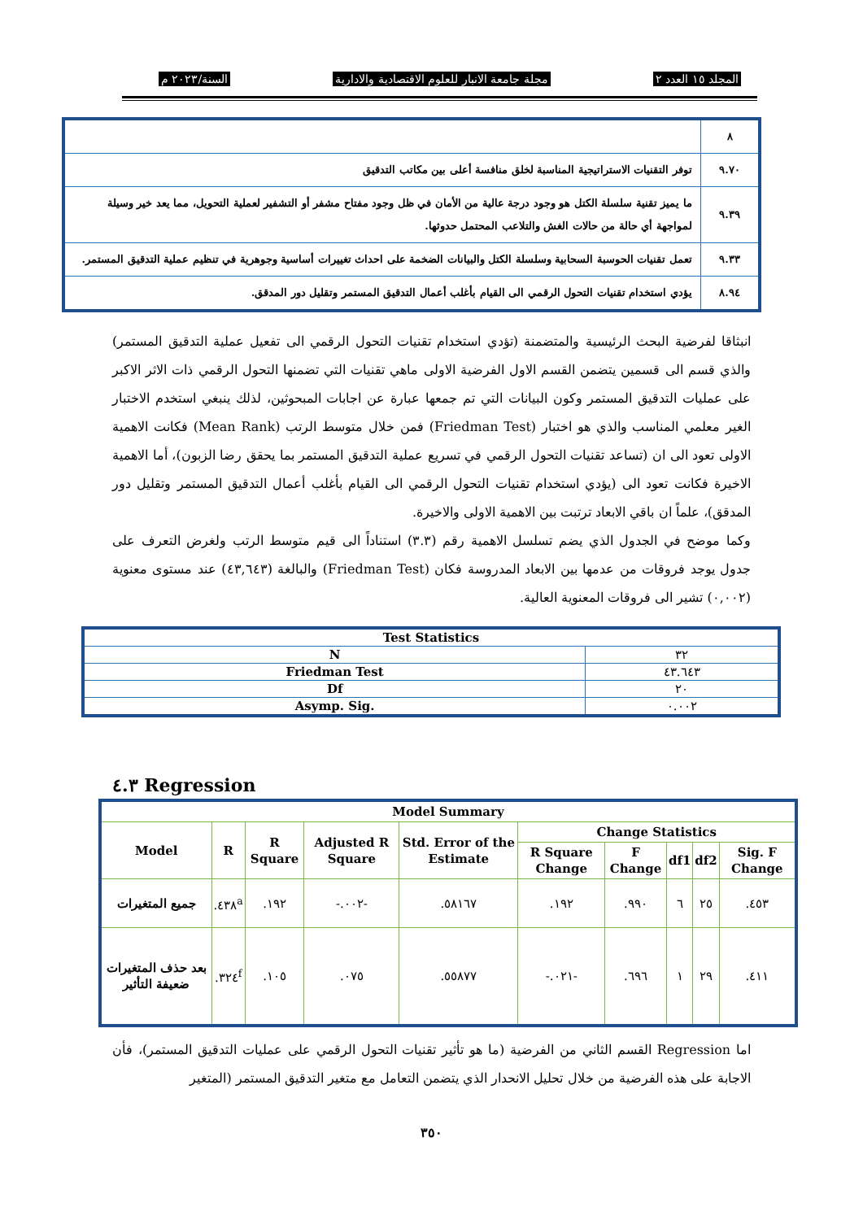المجلد ١٥ العدد ٢ مجلة جامعة الانبار للعلوم الاقتصادية والادارية السنة/٢٠٢٣ م
| ٨ | |
| ٩.٧٠ | توفر التقنيات الاستراتيجية المناسبة لخلق منافسة أعلى بين مكاتب التدقيق |
| ٩.٣٩ | ما يميز تقنية سلسلة الكتل هو وجود درجة عالية من الأمان في ظل وجود مفتاح مشفر أو التشفير لعملية التحويل، مما يعد خير وسيلة لمواجهة أي حالة من حالات الغش والتلاعب المحتمل حدوثها. |
| ٩.٣٣ | تعمل تقنيات الحوسبة السحابية وسلسلة الكتل والبيانات الضخمة على احداث تغييرات أساسية وجوهرية في تنظيم عملية التدقيق المستمر. |
| ٨.٩٤ | يؤدي استخدام تقنيات التحول الرقمي الى القيام بأغلب أعمال التدقيق المستمر وتقليل دور المدقق. |
انبثاقا لفرضية البحث الرئيسية والمتضمنة (تؤدي استخدام تقنيات التحول الرقمي الى تفعيل عملية التدقيق المستمر) والذي قسم الى قسمين يتضمن القسم الاول الفرضية الاولى ماهي تقنيات التي تضمنها التحول الرقمي ذات الاثر الاكبر على عمليات التدقيق المستمر وكون البيانات التي تم جمعها عبارة عن اجابات المبحوثين، لذلك ينبغي استخدم الاختبار الغير معلمي المناسب والذي هو اختبار (Friedman Test) فمن خلال متوسط الرتب (Mean Rank) فكانت الاهمية الاولى تعود الى ان (تساعد تقنيات التحول الرقمي في تسريع عملية التدقيق المستمر بما يحقق رضا الزبون)، أما الاهمية الاخيرة فكانت تعود الى (يؤدي استخدام تقنيات التحول الرقمي الى القيام بأغلب أعمال التدقيق المستمر وتقليل دور المدقق)، علماً ان باقي الابعاد ترتبت بين الاهمية الاولى والاخيرة.
وكما موضح في الجدول الذي يضم تسلسل الاهمية رقم (٣.٣) استناداً الى قيم متوسط الرتب ولغرض التعرف على جدول يوجد فروقات من عدمها بين الابعاد المدروسة فكان (Friedman Test) والبالغة (٤٣,٦٤٣) عند مستوى معنوية (٠,٠٠٢) تشير الى فروقات المعنوية العالية.
| Test Statistics | |
| --- | --- |
| N | ٣٢ |
| Friedman Test | ٤٣.٦٤٣ |
| Df | ٢٠ |
| Asymp. Sig. | ٠.٠٠٢ |
٤.٣ Regression
| Model Summary | | | | | | | | | |
| --- | --- | --- | --- | --- | --- | --- | --- | --- | --- |
| Model | R | R Square | Adjusted R Square | Std. Error of the Estimate | Change Statistics | | | | |
| | | | | | R Square Change | F Change | df1 | df2 | Sig. F Change |
| جميع المتغيرات | .٤٣٨<sup>a</sup> | .١٩٢ | -.٠٠٢- | .٥٨١٦٧ | .١٩٢ | .٩٩٠ | ٦ | ٢٥ | .٤٥٣ |
| بعد حذف المتغيرات ضعيفة التأثير | .٣٢٤<sup>f</sup> | .١٠٥ | .٠٧٥ | .٥٥٨٧٧ | -.٠٢١- | .٦٩٦ | ١ | ٢٩ | .٤١١ |
اما Regression القسم الثاني من الفرضية (ما هو تأثير تقنيات التحول الرقمي على عمليات التدقيق المستمر)، فأن الاجابة على هذه الفرضية من خلال تحليل الانحدار الذي يتضمن التعامل مع متغير التدقيق المستمر (المتغير
٣٥٠